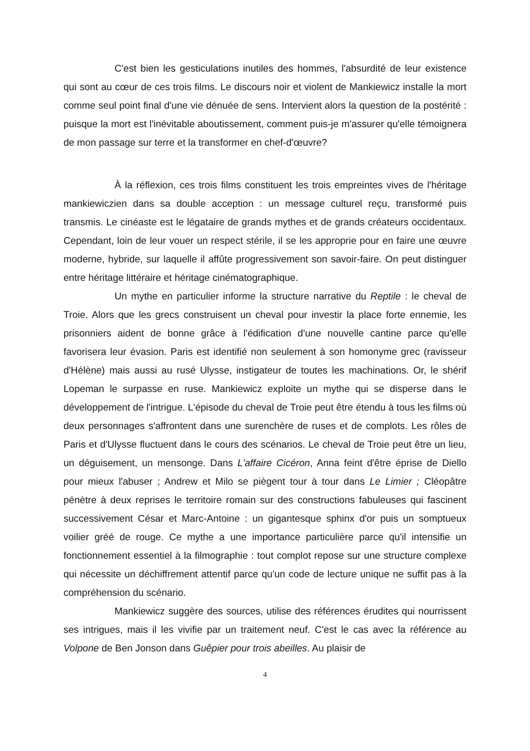C'est bien les gesticulations inutiles des hommes, l'absurdité de leur existence qui sont au cœur de ces trois films. Le discours noir et violent de Mankiewicz installe la mort comme seul point final d'une vie dénuée de sens. Intervient alors la question de la postérité : puisque la mort est l'inévitable aboutissement, comment puis-je m'assurer qu'elle témoignera de mon passage sur terre et la transformer en chef-d'œuvre?
À la réflexion, ces trois films constituent les trois empreintes vives de l'héritage mankiewiczien dans sa double acception : un message culturel reçu, transformé puis transmis. Le cinéaste est le légataire de grands mythes et de grands créateurs occidentaux. Cependant, loin de leur vouer un respect stérile, il se les approprie pour en faire une œuvre moderne, hybride, sur laquelle il affûte progressivement son savoir-faire. On peut distinguer entre héritage littéraire et héritage cinématographique.
Un mythe en particulier informe la structure narrative du Reptile : le cheval de Troie. Alors que les grecs construisent un cheval pour investir la place forte ennemie, les prisonniers aident de bonne grâce à l'édification d'une nouvelle cantine parce qu'elle favorisera leur évasion. Paris est identifié non seulement à son homonyme grec (ravisseur d'Hélène) mais aussi au rusé Ulysse, instigateur de toutes les machinations. Or, le shérif Lopeman le surpasse en ruse. Mankiewicz exploite un mythe qui se disperse dans le développement de l'intrigue. L'épisode du cheval de Troie peut être étendu à tous les films où deux personnages s'affrontent dans une surenchère de ruses et de complots. Les rôles de Paris et d'Ulysse fluctuent dans le cours des scénarios. Le cheval de Troie peut être un lieu, un déguisement, un mensonge. Dans L'affaire Cicéron, Anna feint d'être éprise de Diello pour mieux l'abuser ; Andrew et Milo se piègent tour à tour dans Le Limier ; Cléopâtre pénètre à deux reprises le territoire romain sur des constructions fabuleuses qui fascinent successivement César et Marc-Antoine : un gigantesque sphinx d'or puis un somptueux voilier gréé de rouge. Ce mythe a une importance particulière parce qu'il intensifie un fonctionnement essentiel à la filmographie : tout complot repose sur une structure complexe qui nécessite un déchiffrement attentif parce qu'un code de lecture unique ne suffit pas à la compréhension du scénario.
Mankiewicz suggère des sources, utilise des références érudites qui nourrissent ses intrigues, mais il les vivifie par un traitement neuf. C'est le cas avec la référence au Volpone de Ben Jonson dans Guêpier pour trois abeilles. Au plaisir de
4